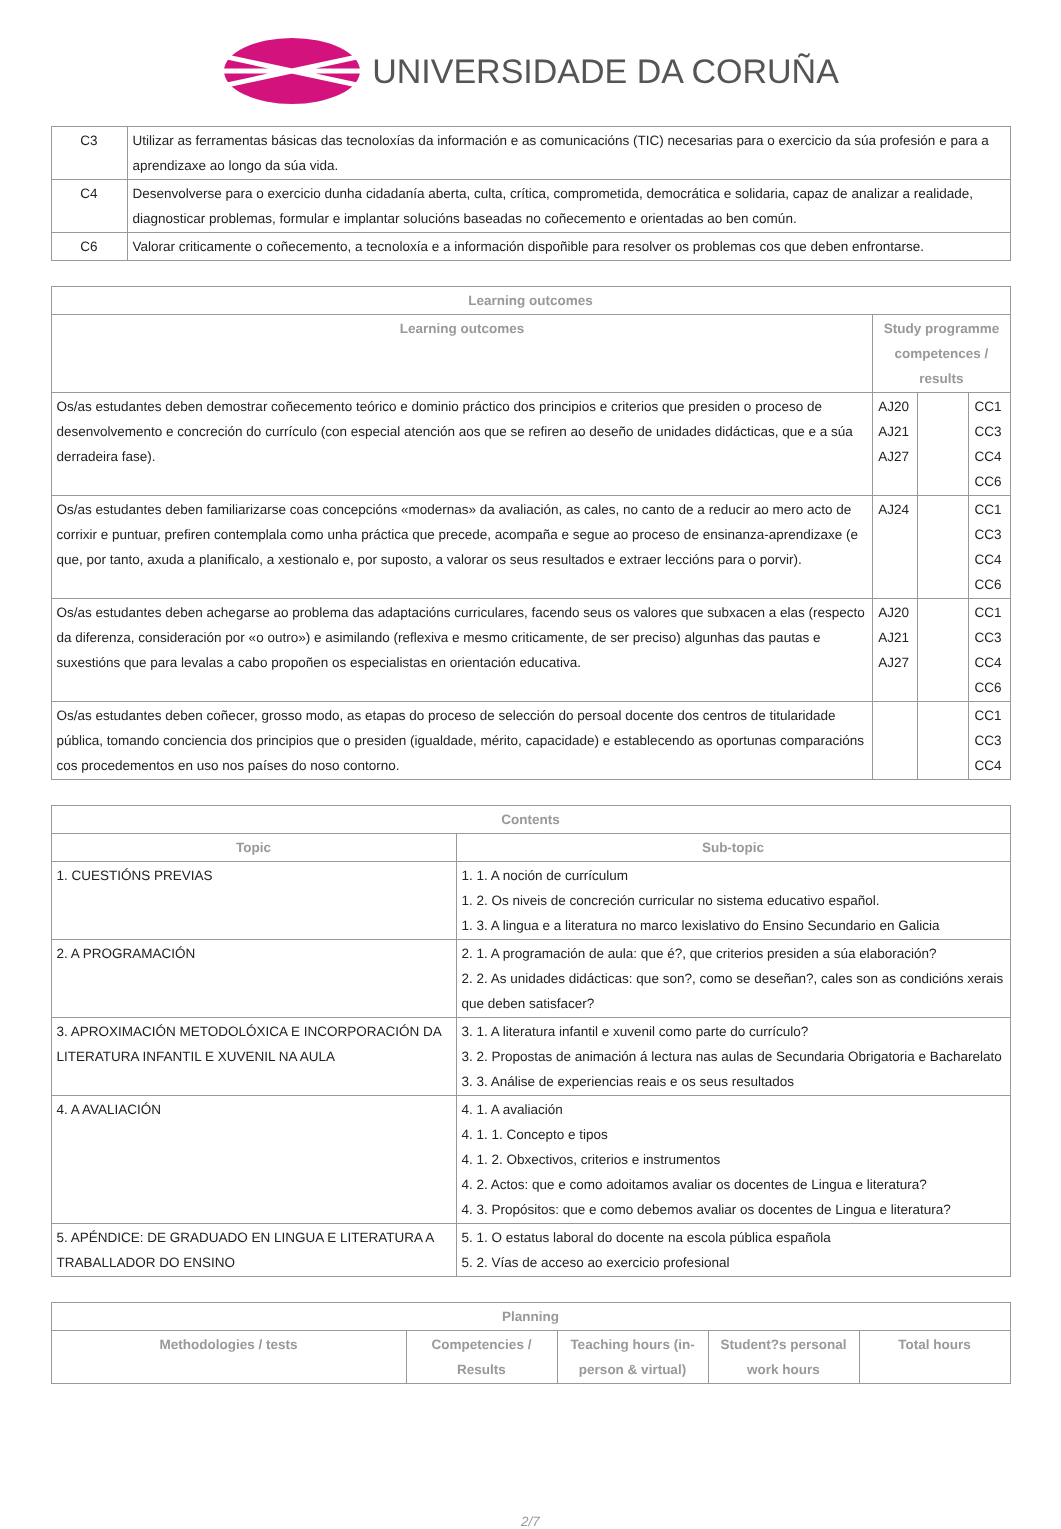UNIVERSIDADE DA CORUÑA
| C3 | Utilizar as ferramentas básicas das tecnoloxías da información e as comunicacións (TIC) necesarias para o exercicio da súa profesión e para a aprendizaxe ao longo da súa vida. |
| C4 | Desenvolverse para o exercicio dunha cidadanía aberta, culta, crítica, comprometida, democrática e solidaria, capaz de analizar a realidade, diagnosticar problemas, formular e implantar solucións baseadas no coñecemento e orientadas ao ben común. |
| C6 | Valorar criticamente o coñecemento, a tecnoloxía e a información dispoñible para resolver os problemas cos que deben enfrontarse. |
| Learning outcomes | | | |
| --- | --- | --- | --- |
| Learning outcomes | Study programme competences / results | | |
| Os/as estudantes deben demostrar coñecemento teórico e dominio práctico dos principios e criterios que presiden o proceso de desenvolvemento e concreción do currículo (con especial atención aos que se refiren ao deseño de unidades didácticas, que e a súa derradeira fase). | AJ20 AJ21 AJ27 | | CC1 CC3 CC4 CC6 |
| Os/as estudantes deben familiarizarse coas concepcións «modernas» da avaliación, as cales, no canto de a reducir ao mero acto de corrixir e puntuar, prefiren contemplala como unha práctica que precede, acompaña e segue ao proceso de ensinanza-aprendizaxe (e que, por tanto, axuda a planificalo, a xestionalo e, por suposto, a valorar os seus resultados e extraer leccións para o porvir). | AJ24 | | CC1 CC3 CC4 CC6 |
| Os/as estudantes deben achegarse ao problema das adaptacións curriculares, facendo seus os valores que subxacen a elas (respecto da diferenza, consideración por «o outro») e asimilando (reflexiva e mesmo criticamente, de ser preciso) algunhas das pautas e suxestións que para levalas a cabo propoñen os especialistas en orientación educativa. | AJ20 AJ21 AJ27 | | CC1 CC3 CC4 CC6 |
| Os/as estudantes deben coñecer, grosso modo, as etapas do proceso de selección do persoal docente dos centros de titularidade pública, tomando conciencia dos principios que o presiden (igualdade, mérito, capacidade) e establecendo as oportunas comparacións cos procedementos en uso nos países do noso contorno. | | | CC1 CC3 CC4 |
| Contents | |
| --- | --- |
| Topic | Sub-topic |
| 1. CUESTIÓNS PREVIAS | 1. 1. A noción de currículum 1. 2. Os niveis de concreción curricular no sistema educativo español. 1. 3. A lingua e a literatura no marco lexislativo do Ensino Secundario en Galicia |
| 2. A PROGRAMACIÓN | 2. 1. A programación de aula: que é?, que criterios presiden a súa elaboración? 2. 2. As unidades didácticas: que son?, como se deseñan?, cales son as condicións xerais que deben satisfacer? |
| 3. APROXIMACIÓN METODOLÓXICA E INCORPORACIÓN DA LITERATURA INFANTIL E XUVENIL NA AULA | 3. 1. A literatura infantil e xuvenil como parte do currículo? 3. 2. Propostas de animación á lectura nas aulas de Secundaria Obrigatoria e Bacharelato 3. 3. Análise de experiencias reais e os seus resultados |
| 4. A AVALIACIÓN | 4. 1. A avaliación 4. 1. 1. Concepto e tipos 4. 1. 2. Obxectivos, criterios e instrumentos 4. 2. Actos: que e como adoitamos avaliar os docentes de Lingua e literatura? 4. 3. Propósitos: que e como debemos avaliar os docentes de Lingua e literatura? |
| 5. APÉNDICE: DE GRADUADO EN LINGUA E LITERATURA A TRABALLADOR DO ENSINO | 5. 1. O estatus laboral do docente na escola pública española 5. 2. Vías de acceso ao exercicio profesional |
| Planning | | | | |
| --- | --- | --- | --- | --- |
| Methodologies / tests | Competencies / Results | Teaching hours (in-person & virtual) | Student?s personal work hours | Total hours |
2/7